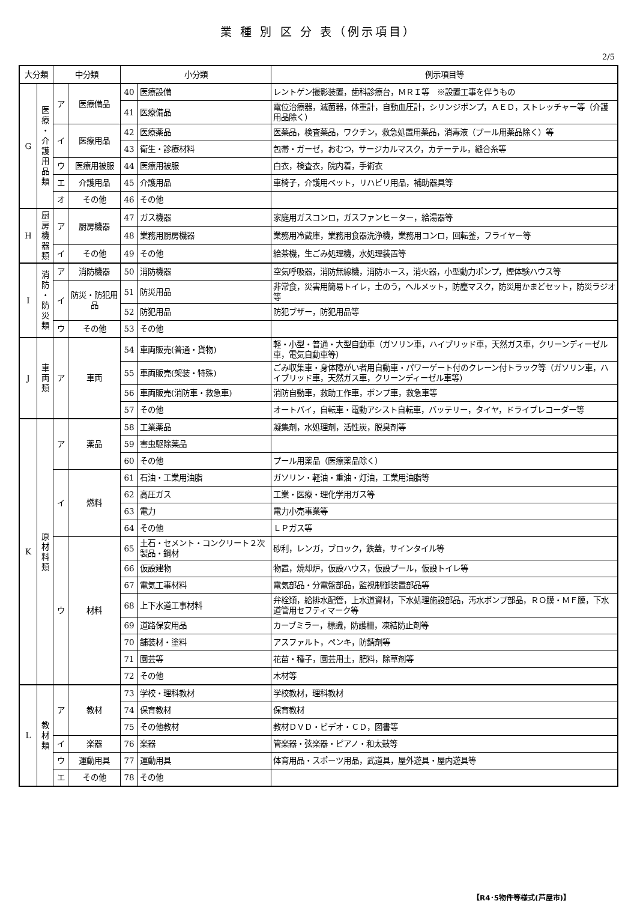業 種 別 区 分 表（例示項目）
2/5
| 大分類 | | 中分類 | | 小分類 | | 例示項目等 |
| --- | --- | --- | --- | --- | --- | --- |
| G | 医 療 ・ 介 護 用 品 類 | ア | 医療備品 | 40 | 医療設備 | レントゲン撮影装置，歯科診療台，ＭＲＩ等 ※設置工事を伴うもの |
| | | | | 41 | 医療備品 | 電位治療器，滅菌器，体重計，自動血圧計，シリンジポンプ，ＡＥＤ，ストレッチャー等（介護用品除く） |
| | | イ | 医療用品 | 42 | 医療薬品 | 医薬品，検査薬品，ワクチン，救急処置用薬品，消毒液（プール用薬品除く）等 |
| | | | | 43 | 衛生・診療材料 | 包帯・ガーゼ，おむつ，サージカルマスク，カテーテル，縫合糸等 |
| | | ウ | 医療用被服 | 44 | 医療用被服 | 白衣，検査衣，院内着，手術衣 |
| | | エ | 介護用品 | 45 | 介護用品 | 車椅子，介護用ベット，リハビリ用品，補助器具等 |
| | | オ | その他 | 46 | その他 | |
| H | 厨 房 機 器 類 | ア | 厨房機器 | 47 | ガス機器 | 家庭用ガスコンロ，ガスファンヒーター，給湯器等 |
| | | | | 48 | 業務用厨房機器 | 業務用冷蔵庫，業務用食器洗浄機，業務用コンロ，回転釜，フライヤー等 |
| | | イ | その他 | 49 | その他 | 給茶機，生ごみ処理機，水処理装置等 |
| I | 消 防 ・ 防 災 類 | ア | 消防機器 | 50 | 消防機器 | 空気呼吸器，消防無線機，消防ホース，消火器，小型動力ポンプ，煙体験ハウス等 |
| | | イ | 防災・防犯用品 | 51 | 防災用品 | 非常食，災害用簡易トイレ，土のう，ヘルメット，防塵マスク，防災用かまどセット，防災ラジオ等 |
| | | | | 52 | 防犯用品 | 防犯ブザー，防犯用品等 |
| | | ウ | その他 | 53 | その他 | |
| J | 車 両 類 | ア | 車両 | 54 | 車両販売(普通・貨物) | 軽・小型・普通・大型自動車（ガソリン車，ハイブリッド車，天然ガス車，クリーンディーゼル車，電気自動車等） |
| | | | | 55 | 車両販売(架装・特殊) | ごみ収集車・身体障がい者用自動車・パワーゲート付のクレーン付トラック等（ガソリン車，ハイブリッド車，天然ガス車，クリーンディーゼル車等） |
| | | | | 56 | 車両販売(消防車・救急車) | 消防自動車，救助工作車，ポンプ車，救急車等 |
| | | | | 57 | その他 | オートバイ，自転車・電動アシスト自転車，バッテリー，タイヤ，ドライブレコーダー等 |
| K | 原 材 料 類 | ア | 薬品 | 58 | 工業薬品 | 凝集剤，水処理剤，活性炭，脱臭剤等 |
| | | | | 59 | 害虫駆除薬品 | |
| | | | | 60 | その他 | プール用薬品（医療薬品除く） |
| | | イ | 燃料 | 61 | 石油・工業用油脂 | ガソリン・軽油・重油・灯油，工業用油脂等 |
| | | | | 62 | 高圧ガス | 工業・医療・理化学用ガス等 |
| | | | | 63 | 電力 | 電力小売事業等 |
| | | | | 64 | その他 | ＬＰガス等 |
| | | ウ | 材料 | 65 | 土石・セメント・コンクリート２次製品・鋼材 | 砂利，レンガ，ブロック，鉄蓋，サインタイル等 |
| | | | | 66 | 仮設建物 | 物置，焼却炉，仮設ハウス，仮設プール，仮設トイレ等 |
| | | | | 67 | 電気工事材料 | 電気部品・分電盤部品，監視制御装置部品等 |
| | | | | 68 | 上下水道工事材料 | 弁栓類，給排水配管，上水道資材，下水処理施設部品，汚水ポンプ部品，ＲＯ膜・ＭＦ膜，下水道管用セフティマーク等 |
| | | | | 69 | 道路保安用品 | カーブミラー，標識，防護柵，凍結防止剤等 |
| | | | | 70 | 舗装材・塗料 | アスファルト，ペンキ，防錆剤等 |
| | | | | 71 | 園芸等 | 花苗・種子，園芸用土，肥料，除草剤等 |
| | | | | 72 | その他 | 木材等 |
| L | 教 材 類 | ア | 教材 | 73 | 学校・理科教材 | 学校教材，理科教材 |
| | | | | 74 | 保育教材 | 保育教材 |
| | | | | 75 | その他教材 | 教材ＤＶＤ・ビデオ・ＣＤ，図書等 |
| | | イ | 楽器 | 76 | 楽器 | 管楽器・弦楽器・ピアノ・和太鼓等 |
| | | ウ | 運動用具 | 77 | 運動用具 | 体育用品・スポーツ用品，武道具，屋外遊具・屋内遊具等 |
| | | エ | その他 | 78 | その他 | |
【R4･5物件等様式(芦屋市)】